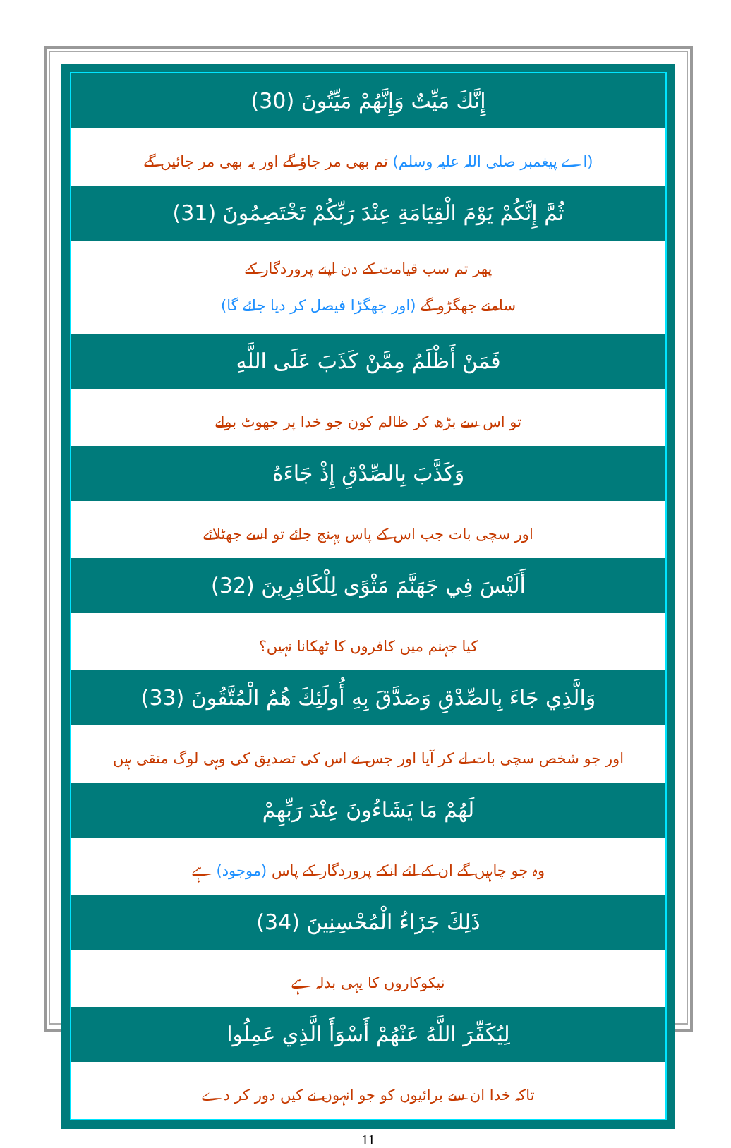إِنَّكَ مَيِّتٌ وَإِنَّهُمْ مَيِّتُونَ (30)
(اے پیغمبر صلی اللہ علیہ وسلم) تم بھی مر جاؤ گے اور یہ بھی مر جائیں گے
ثُمَّ إِنَّكُمْ يَوْمَ الْقِيَامَةِ عِنْدَ رَبِّكُمْ تَخْتَصِمُونَ (31)
پھر تم سب قیامت کے دن اپنے پروردگار کے
سامنے جھگڑو گے (اور جھگڑا فیصل کر دیا جائے گا)
فَمَنْ أَظْلَمُ مِمَّنْ كَذَبَ عَلَى اللَّهِ
تو اس سے بڑھ کر ظالم کون جو خدا پر جھوٹ بولے
وَكَذَّبَ بِالصِّدْقِ إِذْ جَاءَهُ
اور سچی بات جب اس کے پاس پہنچ جائے تو اسے جھٹلائے
أَلَيْسَ فِي جَهَنَّمَ مَثْوًى لِلْكَافِرِينَ (32)
کیا جہنم میں کافروں کا ٹھکانا نہیں؟
وَالَّذِي جَاءَ بِالصِّدْقِ وَصَدَّقَ بِهِ أُولَئِكَ هُمُ الْمُتَّقُونَ (33)
اور جو شخص سچی بات لے کر آیا اور جس نے اس کی تصدیق کی وہی لوگ متقی ہیں
لَهُمْ مَا يَشَاءُونَ عِنْدَ رَبِّهِمْ
وہ جو چاہیں گے ان کے لئے انکے پروردگار کے پاس (موجود) ہے
ذَلِكَ جَزَاءُ الْمُحْسِنِينَ (34)
نیکوکاروں کا یہی بدلہ ہے
لِيُكَفِّرَ اللَّهُ عَنْهُمْ أَسْوَأَ الَّذِي عَمِلُوا
تاکہ خدا ان سے برائیوں کو جو انہوں نے کیں دور کر دے
11